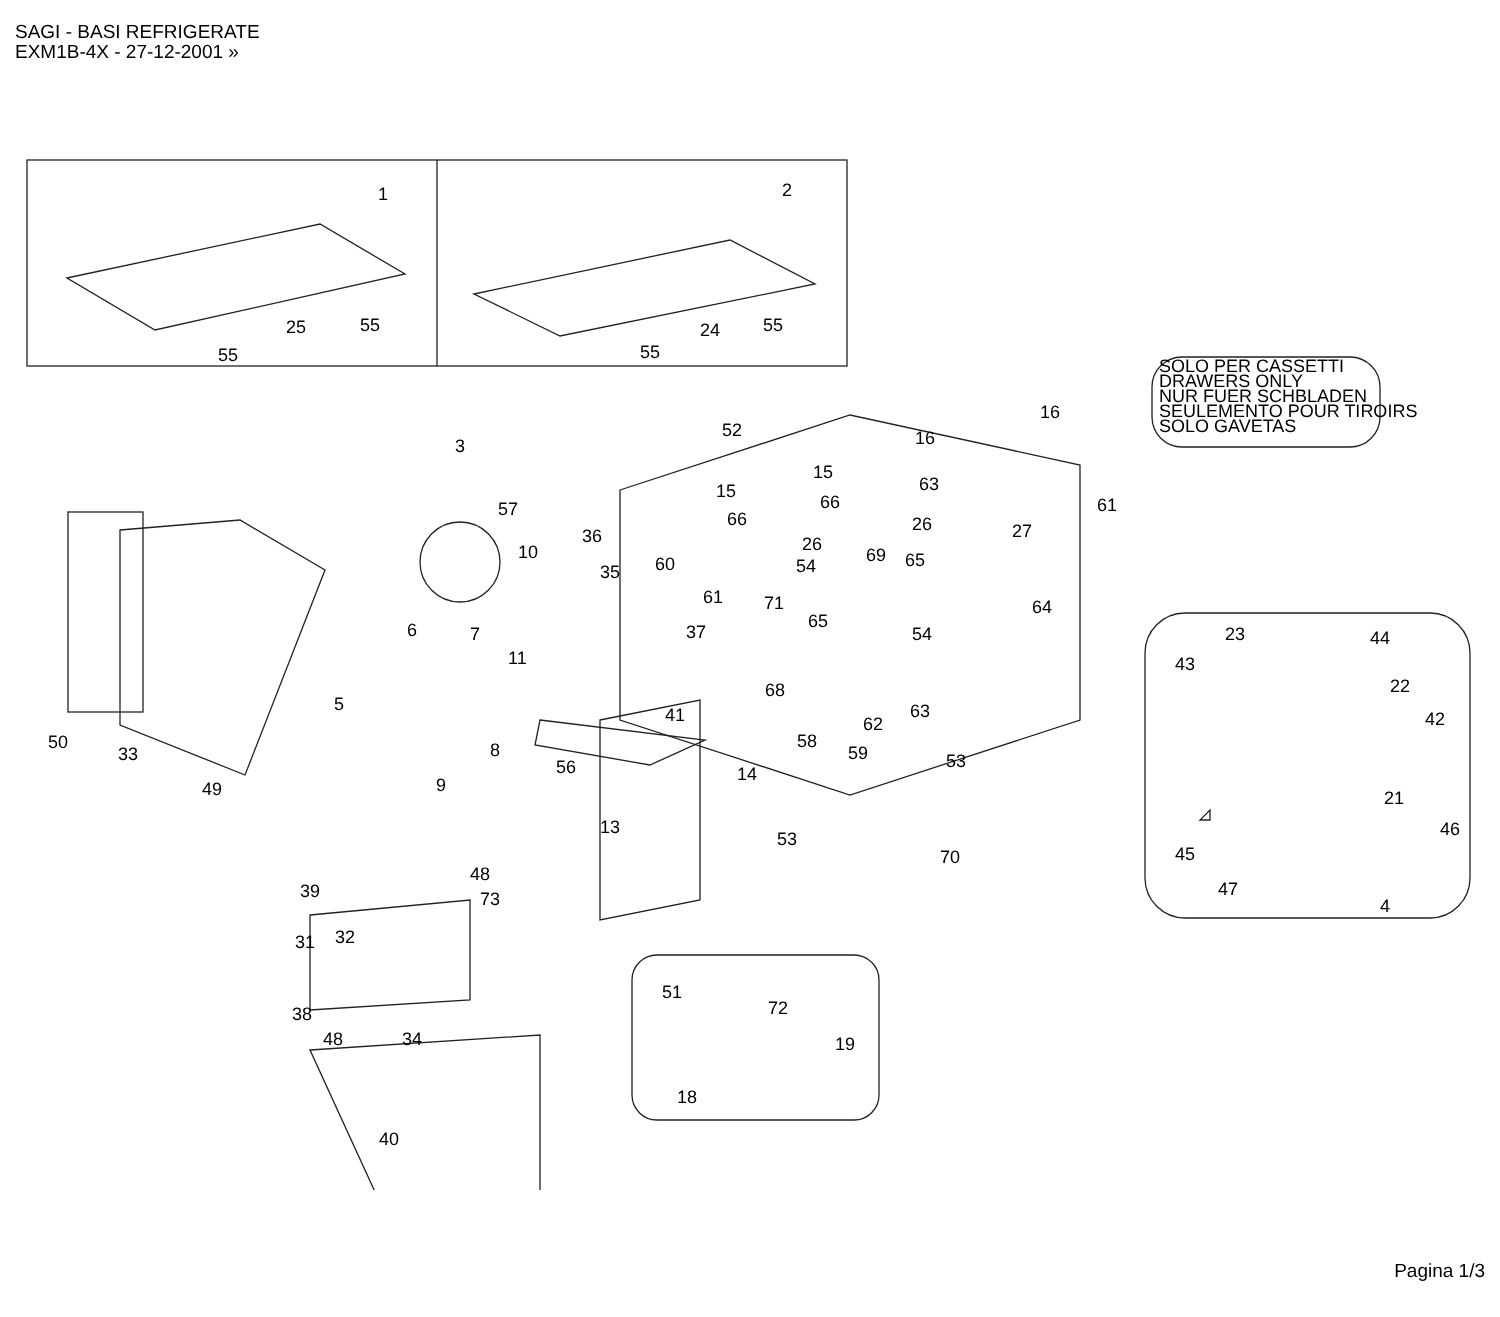SAGI - BASI REFRIGERATE
EXM1B-4X - 27-12-2001 »
1
2
25
55
55
24
55
55
3
57
10
36
35
6
7
11
37
5
8
9
41
56
50
33
49
13
52
16
16
15
15
63
66
66
61
60
61
27
26
26
54
69
65
71
65
64
54
68
62
63
58
59
14
53
53
70
SOLO PER CASSETTI
DRAWERS ONLY
NUR FUER SCHBLADEN
SEULEMENTO POUR TIROIRS
SOLO GAVETAS
23
44
43
22
42
21
46
45
47
4
48
39
73
31
32
38
48
34
40
51
72
19
18
Pagina 1/3